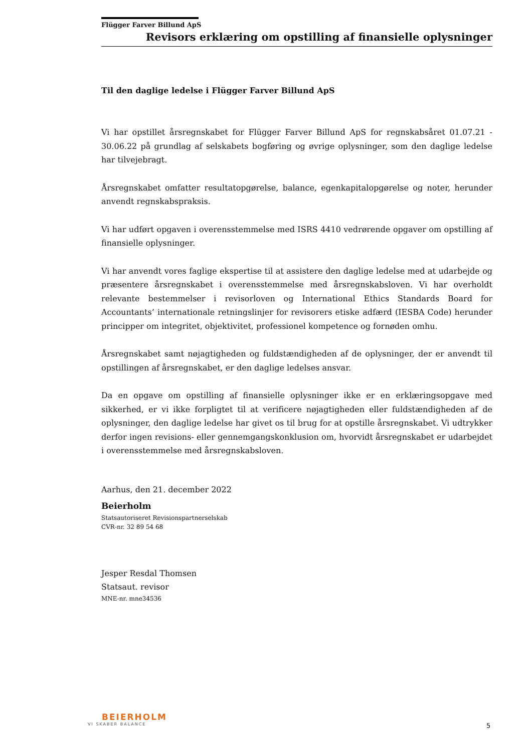Flügger Farver Billund ApS
Revisors erklæring om opstilling af finansielle oplysninger
Til den daglige ledelse i Flügger Farver Billund ApS
Vi har opstillet årsregnskabet for Flügger Farver Billund ApS for regnskabsåret 01.07.21 - 30.06.22 på grundlag af selskabets bogføring og øvrige oplysninger, som den daglige ledelse har tilvejebragt.
Årsregnskabet omfatter resultatopgørelse, balance, egenkapitalopgørelse og noter, herunder anvendt regnskabspraksis.
Vi har udført opgaven i overensstemmelse med ISRS 4410 vedrørende opgaver om opstilling af finansielle oplysninger.
Vi har anvendt vores faglige ekspertise til at assistere den daglige ledelse med at udarbejde og præsentere årsregnskabet i overensstemmelse med årsregnskabsloven. Vi har overholdt relevante bestemmelser i revisorloven og International Ethics Standards Board for Accountants’ internationale retningslinjer for revisorers etiske adfærd (IESBA Code) herunder principper om integritet, objektivitet, professionel kompetence og fornøden omhu.
Årsregnskabet samt nøjagtigheden og fuldstændigheden af de oplysninger, der er anvendt til opstillingen af årsregnskabet, er den daglige ledelses ansvar.
Da en opgave om opstilling af finansielle oplysninger ikke er en erklæringsopgave med sikkerhed, er vi ikke forpligtet til at verificere nøjagtigheden eller fuldstændigheden af de oplysninger, den daglige ledelse har givet os til brug for at opstille årsregnskabet. Vi udtrykker derfor ingen revisions- eller gennemgangskonklusion om, hvorvidt årsregnskabet er udarbejdet i overensstemmelse med årsregnskabsloven.
Aarhus, den 21. december 2022
Beierholm
Statsautoriseret Revisionspartnerselskab
CVR-nr. 32 89 54 68
Jesper Resdal Thomsen
Statsaut. revisor
MNE-nr. mne34536
BEIERHOLM
VI SKABER BALANCE
5